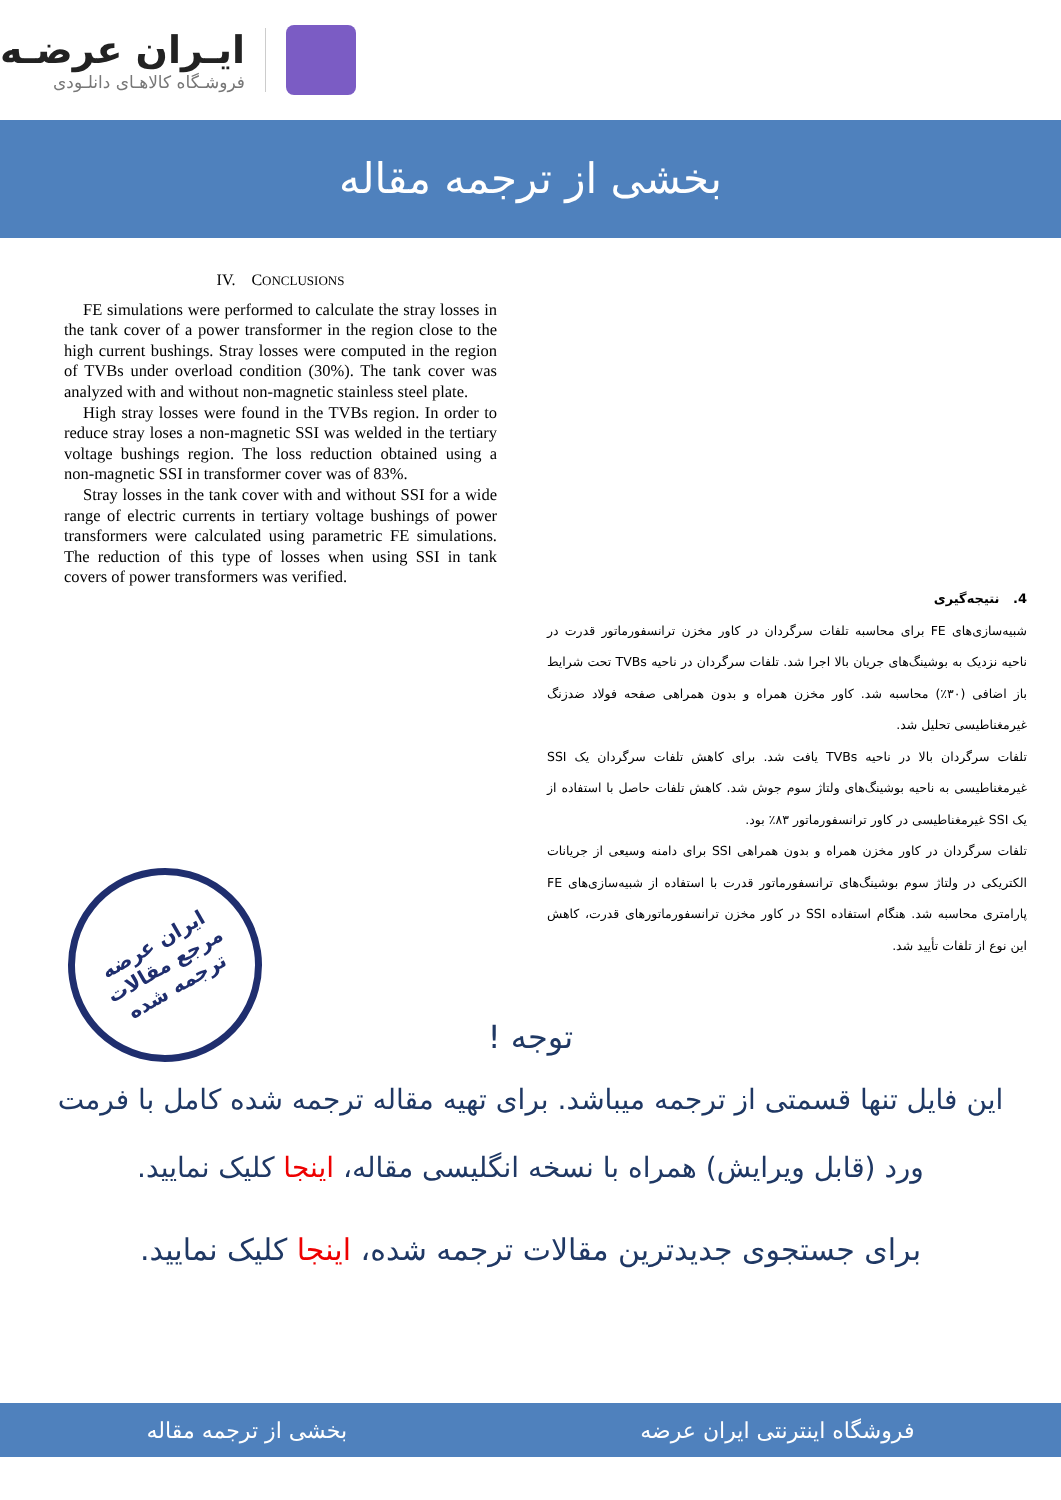ایـران عرضـه
فروشـگاه کالاهـای دانلـودی
بخشی از ترجمه مقاله
IV. CONCLUSIONS
FE simulations were performed to calculate the stray losses in the tank cover of a power transformer in the region close to the high current bushings. Stray losses were computed in the region of TVBs under overload condition (30%). The tank cover was analyzed with and without non-magnetic stainless steel plate.
High stray losses were found in the TVBs region. In order to reduce stray loses a non-magnetic SSI was welded in the tertiary voltage bushings region. The loss reduction obtained using a non-magnetic SSI in transformer cover was of 83%.
Stray losses in the tank cover with and without SSI for a wide range of electric currents in tertiary voltage bushings of power transformers were calculated using parametric FE simulations. The reduction of this type of losses when using SSI in tank covers of power transformers was verified.
4. نتیجه‌گیری
شبیه‌سازی‌های FE برای محاسبه تلفات سرگردان در کاور مخزن ترانسفورماتور قدرت در ناحیه نزدیک به بوشینگ‌های جریان بالا اجرا شد. تلفات سرگردان در ناحیه TVBs تحت شرایط باز اضافی (۳۰٪) محاسبه شد. کاور مخزن همراه و بدون همراهی صفحه فولاد ضدزنگ غیرمغناطیسی تحلیل شد.
تلفات سرگردان بالا در ناحیه TVBs یافت شد. برای کاهش تلفات سرگردان یک SSI غیرمغناطیسی به ناحیه بوشینگ‌های ولتاژ سوم جوش شد. کاهش تلفات حاصل با استفاده از یک SSI غیرمغناطیسی در کاور ترانسفورماتور ۸۳٪ بود.
تلفات سرگردان در کاور مخزن همراه و بدون همراهی SSI برای دامنه وسیعی از جریانات الکتریکی در ولتاژ سوم بوشینگ‌های ترانسفورماتور قدرت با استفاده از شبیه‌سازی‌های FE پارامتری محاسبه شد. هنگام استفاده SSI در کاور مخزن ترانسفورماتورهای قدرت، کاهش این نوع از تلفات تأیید شد.
ایران عرضه
مرجع مقالات
ترجمه شده
توجه !
این فایل تنها قسمتی از ترجمه میباشد. برای تهیه مقاله ترجمه شده کامل با فرمت ورد (قابل ویرایش) همراه با نسخه انگلیسی مقاله، اینجا کلیک نمایید.
برای جستجوی جدیدترین مقالات ترجمه شده، اینجا کلیک نمایید.
فروشگاه اینترنتی ایران عرضه بخشی از ترجمه مقاله